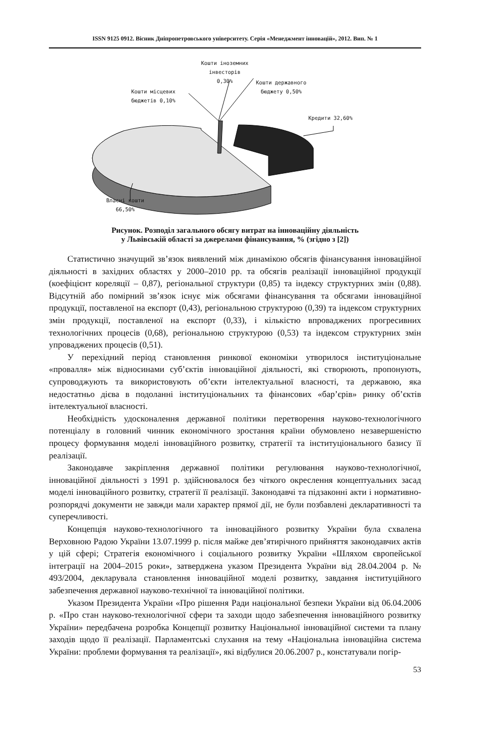ISSN 9125 0912. Вісник Дніпропетровського університету. Серія «Менеджмент інновацій», 2012. Вип. № 1
Кошти іноземних
інвесторів
0,30%
Кошти державного
бюджету 0,50%
Кошти місцевих
бюджетів 0,10%
Кредити 32,60%
Власні кошти
66,50%
Рисунок. Розподіл загального обсягу витрат на інноваційну діяльність
у Львівській області за джерелами фінансування, % (згідно з [2])
Статистично значущий зв’язок виявлений між динамікою обсягів фінансування інноваційної діяльності в західних областях у 2000–2010 рр. та обсягів реалізації інноваційної продукції (коефіцієнт кореляції – 0,87), регіональної структури (0,85) та індексу структурних змін (0,88). Відсутній або помірний зв’язок існує між обсягами фінансування та обсягами інноваційної продукції, поставленої на експорт (0,43), регіональною структурою (0,39) та індексом структурних змін продукції, поставленої на експорт (0,33), і кількістю впроваджених прогресивних технологічних процесів (0,68), регіональною структурою (0,53) та індексом структурних змін упроваджених процесів (0,51).
У перехідний період становлення ринкової економіки утворилося інституціональне «провалля» між відносинами суб’єктів інноваційної діяльності, які створюють, пропонують, супроводжують та використовують об’єкти інтелектуальної власності, та державою, яка недостатньо дієва в подоланні інституціональних та фінансових «бар’єрів» ринку об’єктів інтелектуальної власності.
Необхідність удосконалення державної політики перетворення науково-технологічного потенціалу в головний чинник економічного зростання країни обумовлено незавершеністю процесу формування моделі інноваційного розвитку, стратегії та інституціонального базису її реалізації.
Законодавче закріплення державної політики регулювання науково-технологічної, інноваційної діяльності з 1991 р. здійснювалося без чіткого окреслення концептуальних засад моделі інноваційного розвитку, стратегії її реалізації. Законодавчі та підзаконні акти і нормативно-розпорядчі документи не завжди мали характер прямої дії, не були позбавлені декларативності та суперечливості.
Концепція науково-технологічного та інноваційного розвитку України була схвалена Верховною Радою України 13.07.1999 р. після майже дев’ятирічного прийняття законодавчих актів у цій сфері; Стратегія економічного і соціального розвитку України «Шляхом європейської інтеграції на 2004–2015 роки», затверджена указом Президента України від 28.04.2004 р. № 493/2004, декларувала становлення інноваційної моделі розвитку, завдання інституційного забезпечення державної науково-технічної та інноваційної політики.
Указом Президента України «Про рішення Ради національної безпеки України від 06.04.2006 р. «Про стан науково-технологічної сфери та заходи щодо забезпечення інноваційного розвитку України» передбачена розробка Концепції розвитку Національної інноваційної системи та плану заходів щодо її реалізації. Парламентські слухання на тему «Національна інноваційна система України: проблеми формування та реалізації», які відбулися 20.06.2007 р., констатували погір-
53